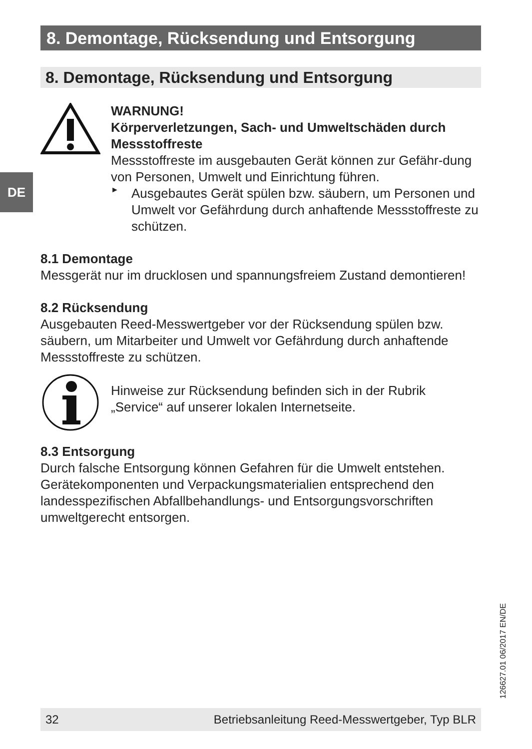DE
8. Demontage, Rücksendung und Entsorgung
8. Demontage, Rücksendung und Entsorgung
WARNUNG!
Körperverletzungen, Sach- und Umweltschäden durch Messstoffreste
Messstoffreste im ausgebauten Gerät können zur Gefähr-dung von Personen, Umwelt und Einrichtung führen.
►
Ausgebautes Gerät spülen bzw. säubern, um Personen und Umwelt vor Gefährdung durch anhaftende Messstoffreste zu schützen.
8.1 Demontage
Messgerät nur im drucklosen und spannungsfreiem Zustand demontieren!
8.2 Rücksendung
Ausgebauten Reed-Messwertgeber vor der Rücksendung spülen bzw. säubern, um Mitarbeiter und Umwelt vor Gefährdung durch anhaftende Messstoffreste zu schützen.
Hinweise zur Rücksendung befinden sich in der Rubrik „Service“ auf unserer lokalen Internetseite.
8.3 Entsorgung
Durch falsche Entsorgung können Gefahren für die Umwelt entstehen.
Gerätekomponenten und Verpackungsmaterialien entsprechend den landesspezifischen Abfallbehandlungs- und Entsorgungsvorschriften umweltgerecht entsorgen.
126627.01 06/2017 EN/DE
32 Betriebsanleitung Reed-Messwertgeber, Typ BLR